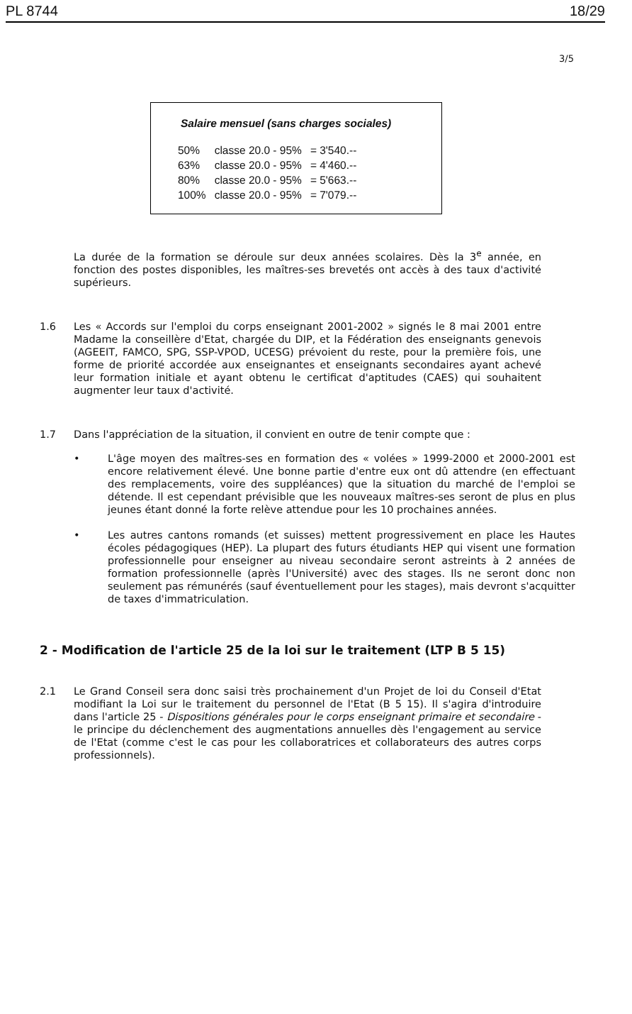PL 8744 18/29
3/5
Salaire mensuel (sans charges sociales)
| 50% | classe 20.0 - 95% | = 3'540.-- |
| 63% | classe 20.0 - 95% | = 4'460.-- |
| 80% | classe 20.0 - 95% | = 5'663.-- |
| 100% | classe 20.0 - 95% | = 7'079.-- |
La durée de la formation se déroule sur deux années scolaires. Dès la 3<sup>e</sup> année, en fonction des postes disponibles, les maîtres-ses brevetés ont accès à des taux d'activité supérieurs.
1.6 Les « Accords sur l'emploi du corps enseignant 2001-2002 » signés le 8 mai 2001 entre Madame la conseillère d'Etat, chargée du DIP, et la Fédération des enseignants genevois (AGEEIT, FAMCO, SPG, SSP-VPOD, UCESG) prévoient du reste, pour la première fois, une forme de priorité accordée aux enseignantes et enseignants secondaires ayant achevé leur formation initiale et ayant obtenu le certificat d'aptitudes (CAES) qui souhaitent augmenter leur taux d'activité.
1.7 Dans l'appréciation de la situation, il convient en outre de tenir compte que :
• L'âge moyen des maîtres-ses en formation des « volées » 1999-2000 et 2000-2001 est encore relativement élevé. Une bonne partie d'entre eux ont dû attendre (en effectuant des remplacements, voire des suppléances) que la situation du marché de l'emploi se détende. Il est cependant prévisible que les nouveaux maîtres-ses seront de plus en plus jeunes étant donné la forte relève attendue pour les 10 prochaines années.
• Les autres cantons romands (et suisses) mettent progressivement en place les Hautes écoles pédagogiques (HEP). La plupart des futurs étudiants HEP qui visent une formation professionnelle pour enseigner au niveau secondaire seront astreints à 2 années de formation professionnelle (après l'Université) avec des stages. Ils ne seront donc non seulement pas rémunérés (sauf éventuellement pour les stages), mais devront s'acquitter de taxes d'immatriculation.
2 - Modification de l'article 25 de la loi sur le traitement (LTP B 5 15)
2.1 Le Grand Conseil sera donc saisi très prochainement d'un Projet de loi du Conseil d'Etat modifiant la Loi sur le traitement du personnel de l'Etat (B 5 15). Il s'agira d'introduire dans l'article 25 - Dispositions générales pour le corps enseignant primaire et secondaire - le principe du déclenchement des augmentations annuelles dès l'engagement au service de l'Etat (comme c'est le cas pour les collaboratrices et collaborateurs des autres corps professionnels).